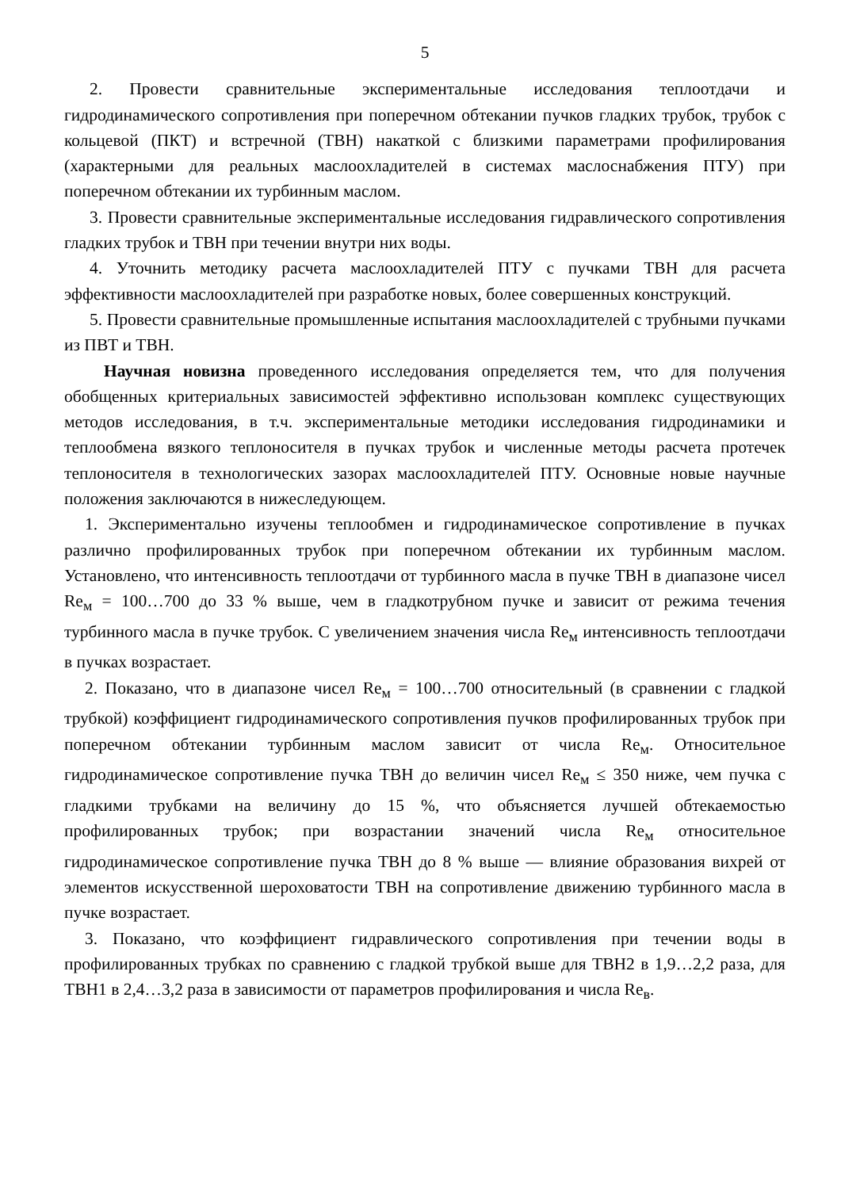5
2. Провести сравнительные экспериментальные исследования теплоотдачи и гидродинамического сопротивления при поперечном обтекании пучков гладких трубок, трубок с кольцевой (ПКТ) и встречной (ТВН) накаткой с близкими параметрами профилирования (характерными для реальных маслоохладителей в системах маслоснабжения ПТУ) при поперечном обтекании их турбинным маслом.
3. Провести сравнительные экспериментальные исследования гидравлического сопротивления гладких трубок и ТВН при течении внутри них воды.
4. Уточнить методику расчета маслоохладителей ПТУ с пучками ТВН для расчета эффективности маслоохладителей при разработке новых, более совершенных конструкций.
5. Провести сравнительные промышленные испытания маслоохладителей с трубными пучками из ПВТ и ТВН.
Научная новизна проведенного исследования определяется тем, что для получения обобщенных критериальных зависимостей эффективно использован комплекс существующих методов исследования, в т.ч. экспериментальные методики исследования гидродинамики и теплообмена вязкого теплоносителя в пучках трубок и численные методы расчета протечек теплоносителя в технологических зазорах маслоохладителей ПТУ. Основные новые научные положения заключаются в нижеследующем.
1. Экспериментально изучены теплообмен и гидродинамическое сопротивление в пучках различно профилированных трубок при поперечном обтекании их турбинным маслом. Установлено, что интенсивность теплоотдачи от турбинного масла в пучке ТВН в диапазоне чисел Re<sub>м</sub> = 100…700 до 33 % выше, чем в гладкотрубном пучке и зависит от режима течения турбинного масла в пучке трубок. С увеличением значения числа Re<sub>м</sub> интенсивность теплоотдачи в пучках возрастает.
2. Показано, что в диапазоне чисел Re<sub>м</sub> = 100…700 относительный (в сравнении с гладкой трубкой) коэффициент гидродинамического сопротивления пучков профилированных трубок при поперечном обтекании турбинным маслом зависит от числа Re<sub>м</sub>. Относительное гидродинамическое сопротивление пучка ТВН до величин чисел Re<sub>м</sub> ≤ 350 ниже, чем пучка с гладкими трубками на величину до 15 %, что объясняется лучшей обтекаемостью профилированных трубок; при возрастании значений числа Re<sub>м</sub> относительное гидродинамическое сопротивление пучка ТВН до 8 % выше — влияние образования вихрей от элементов искусственной шероховатости ТВН на сопротивление движению турбинного масла в пучке возрастает.
3. Показано, что коэффициент гидравлического сопротивления при течении воды в профилированных трубках по сравнению с гладкой трубкой выше для ТВН2 в 1,9…2,2 раза, для ТВН1 в 2,4…3,2 раза в зависимости от параметров профилирования и числа Re<sub>в</sub>.